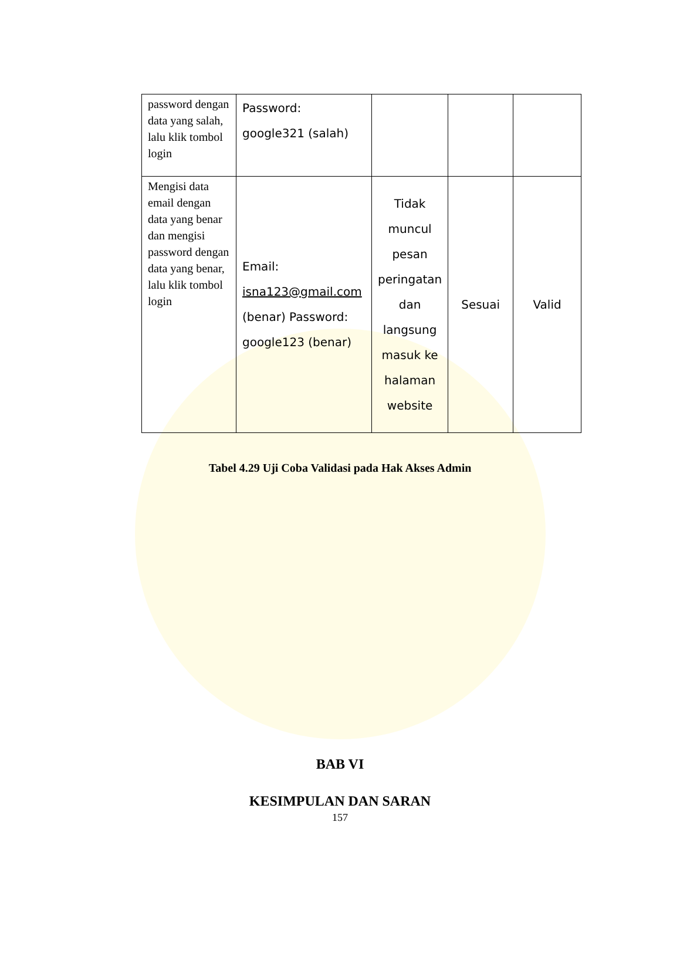| password dengan data yang salah, lalu klik tombol login | Password: google321 (salah) | | | |
| Mengisi data email dengan data yang benar dan mengisi password dengan data yang benar, lalu klik tombol login | Email: isna123@gmail.com (benar) Password: google123 (benar) | Tidak muncul pesan peringatan dan langsung masuk ke halaman website | Sesuai | Valid |
Tabel 4.29 Uji Coba Validasi pada Hak Akses Admin
BAB VI
KESIMPULAN DAN SARAN
157